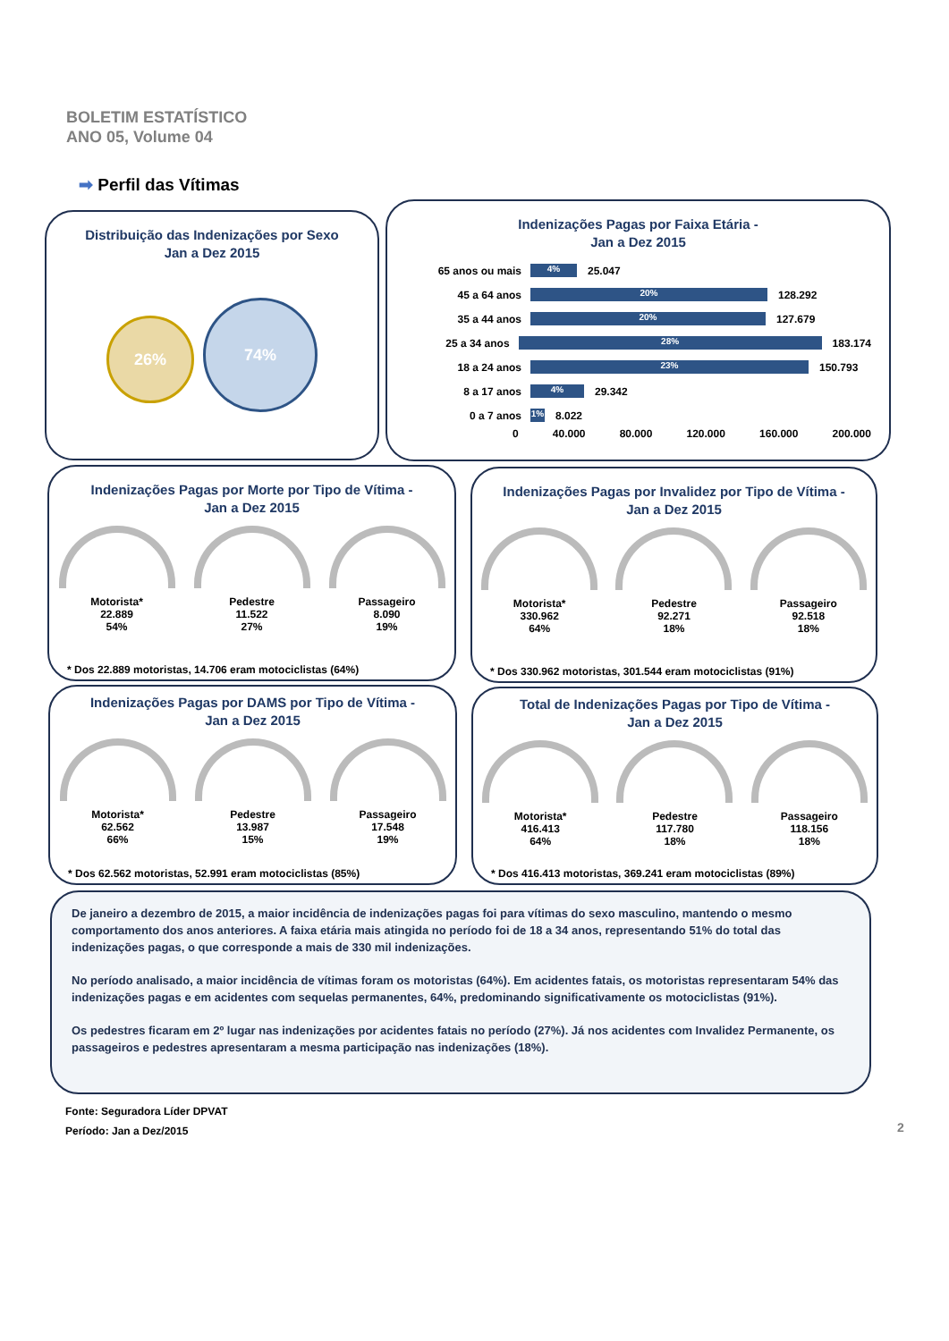BOLETIM ESTATÍSTICO
ANO 05, Volume 04
➡ Perfil das Vítimas
Distribuição das Indenizações por Sexo
Jan a Dez 2015
26%
74%
Indenizações Pagas por Faixa Etária -
Jan a Dez 2015
65 anos ou mais 4% 25.047
45 a 64 anos 20% 128.292
35 a 44 anos 20% 127.679
25 a 34 anos 28% 183.174
18 a 24 anos 23% 150.793
8 a 17 anos 4% 29.342
0 a 7 anos 1% 8.022
0 40.000 80.000 120.000 160.000 200.000
Indenizações Pagas por Morte por Tipo de Vítima -
Jan a Dez 2015
Motorista*
22.889
54%
Pedestre
11.522
27%
Passageiro
8.090
19%
* Dos 22.889 motoristas, 14.706 eram motociclistas (64%)
Indenizações Pagas por Invalidez por Tipo de Vítima -
Jan a Dez 2015
Motorista*
330.962
64%
Pedestre
92.271
18%
Passageiro
92.518
18%
* Dos 330.962 motoristas, 301.544 eram motociclistas (91%)
Indenizações Pagas por DAMS por Tipo de Vítima -
Jan a Dez 2015
Motorista*
62.562
66%
Pedestre
13.987
15%
Passageiro
17.548
19%
* Dos 62.562 motoristas, 52.991 eram motociclistas (85%)
Total de Indenizações Pagas por Tipo de Vítima -
Jan a Dez 2015
Motorista*
416.413
64%
Pedestre
117.780
18%
Passageiro
118.156
18%
* Dos 416.413 motoristas, 369.241 eram motociclistas (89%)
De janeiro a dezembro de 2015, a maior incidência de indenizações pagas foi para vítimas do sexo masculino, mantendo o mesmo comportamento dos anos anteriores. A faixa etária mais atingida no período foi de 18 a 34 anos, representando 51% do total das indenizações pagas, o que corresponde a mais de 330 mil indenizações.
No período analisado, a maior incidência de vítimas foram os motoristas (64%). Em acidentes fatais, os motoristas representaram 54% das indenizações pagas e em acidentes com sequelas permanentes, 64%, predominando significativamente os motociclistas (91%).
Os pedestres ficaram em 2º lugar nas indenizações por acidentes fatais no período (27%). Já nos acidentes com Invalidez Permanente, os passageiros e pedestres apresentaram a mesma participação nas indenizações (18%).
Fonte: Seguradora Líder DPVAT
Período: Jan a Dez/2015
2